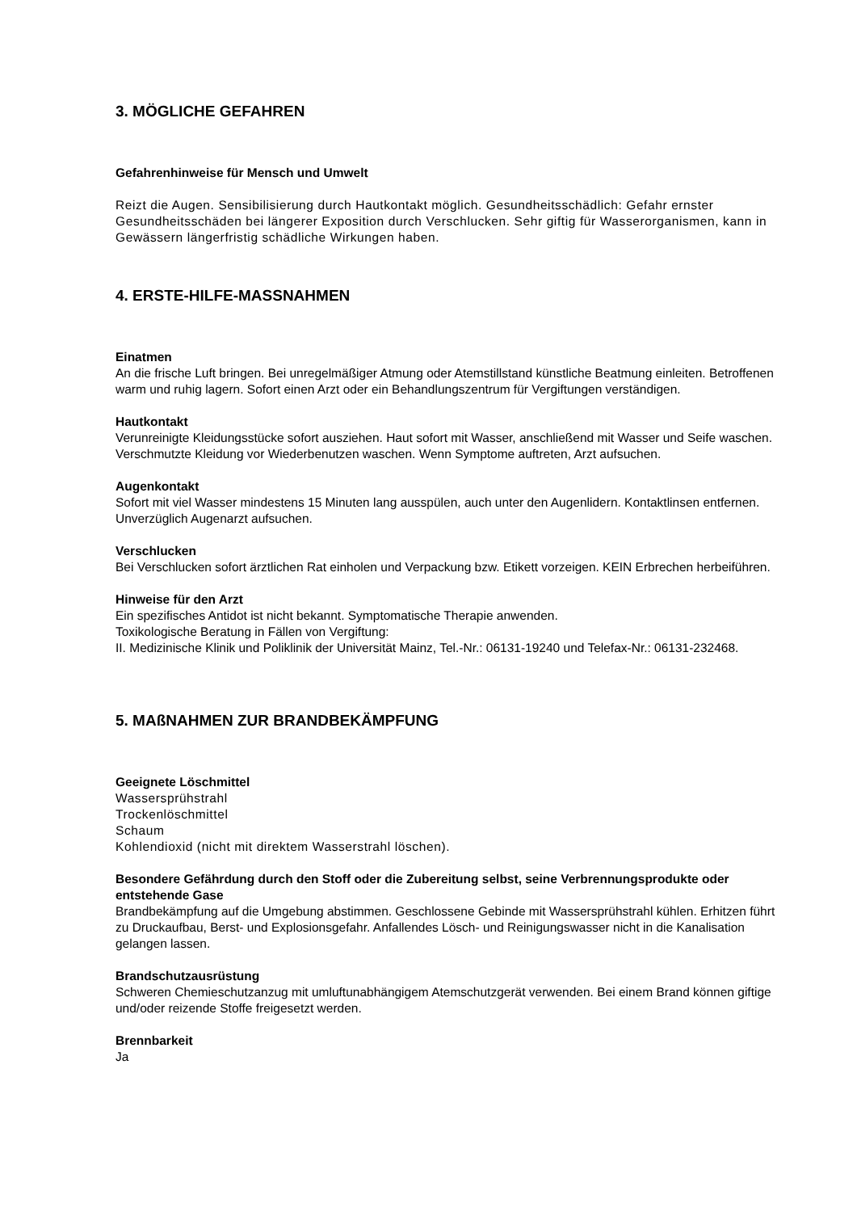3. MÖGLICHE GEFAHREN
Gefahrenhinweise für Mensch und Umwelt
Reizt die Augen. Sensibilisierung durch Hautkontakt möglich. Gesundheitsschädlich: Gefahr ernster Gesundheitsschäden bei längerer Exposition durch Verschlucken. Sehr giftig für Wasserorganismen, kann in Gewässern längerfristig schädliche Wirkungen haben.
4. ERSTE-HILFE-MASSNAHMEN
Einatmen
An die frische Luft bringen. Bei unregelmäßiger Atmung oder Atemstillstand künstliche Beatmung einleiten. Betroffenen warm und ruhig lagern. Sofort einen Arzt oder ein Behandlungszentrum für Vergiftungen verständigen.
Hautkontakt
Verunreinigte Kleidungsstücke sofort ausziehen. Haut sofort mit Wasser, anschließend mit Wasser und Seife waschen. Verschmutzte Kleidung vor Wiederbenutzen waschen. Wenn Symptome auftreten, Arzt aufsuchen.
Augenkontakt
Sofort mit viel Wasser mindestens 15 Minuten lang ausspülen, auch unter den Augenlidern. Kontaktlinsen entfernen. Unverzüglich Augenarzt aufsuchen.
Verschlucken
Bei Verschlucken sofort ärztlichen Rat einholen und Verpackung bzw. Etikett vorzeigen. KEIN Erbrechen herbeiführen.
Hinweise für den Arzt
Ein spezifisches Antidot ist nicht bekannt. Symptomatische Therapie anwenden.
Toxikologische Beratung in Fällen von Vergiftung:
II. Medizinische Klinik und Poliklinik der Universität Mainz, Tel.-Nr.: 06131-19240 und Telefax-Nr.: 06131-232468.
5. MAßNAHMEN ZUR BRANDBEKÄMPFUNG
Geeignete Löschmittel
Wassersprühstrahl
Trockenlöschmittel
Schaum
Kohlendioxid (nicht mit direktem Wasserstrahl löschen).
Besondere Gefährdung durch den Stoff oder die Zubereitung selbst, seine Verbrennungsprodukte oder entstehende Gase
Brandbekämpfung auf die Umgebung abstimmen. Geschlossene Gebinde mit Wassersprühstrahl kühlen. Erhitzen führt zu Druckaufbau, Berst- und Explosionsgefahr. Anfallendes Lösch- und Reinigungswasser nicht in die Kanalisation gelangen lassen.
Brandschutzausrüstung
Schweren Chemieschutzanzug mit umluftunabhängigem Atemschutzgerät verwenden. Bei einem Brand können giftige und/oder reizende Stoffe freigesetzt werden.
Brennbarkeit
Ja